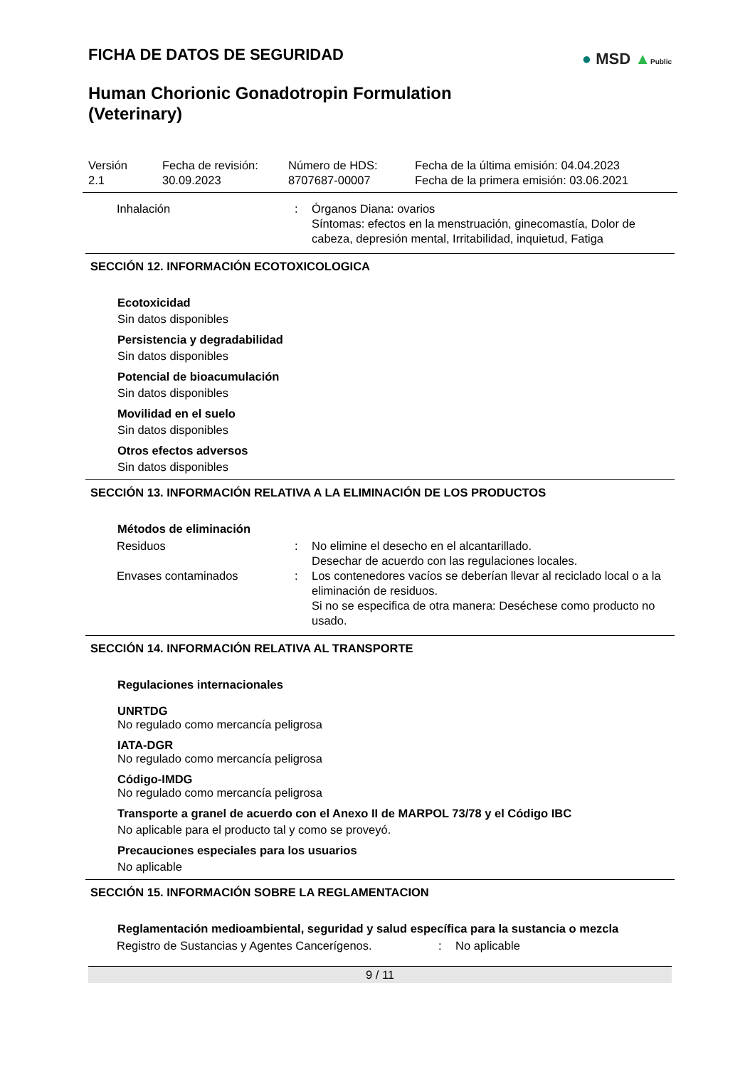● MSD ▲Public
FICHA DE DATOS DE SEGURIDAD
Human Chorionic Gonadotropin Formulation
(Veterinary)
| Versión 2.1 | Fecha de revisión: 30.09.2023 | Número de HDS: 8707687-00007 | Fecha de la última emisión: 04.04.2023 Fecha de la primera emisión: 03.06.2021 |
| Inhalación | : | Órganos Diana: ovarios Síntomas: efectos en la menstruación, ginecomastía, Dolor de cabeza, depresión mental, Irritabilidad, inquietud, Fatiga |
SECCIÓN 12. INFORMACIÓN ECOTOXICOLOGICA
Ecotoxicidad
Sin datos disponibles
Persistencia y degradabilidad
Sin datos disponibles
Potencial de bioacumulación
Sin datos disponibles
Movilidad en el suelo
Sin datos disponibles
Otros efectos adversos
Sin datos disponibles
SECCIÓN 13. INFORMACIÓN RELATIVA A LA ELIMINACIÓN DE LOS PRODUCTOS
Métodos de eliminación
| Residuos | : | No elimine el desecho en el alcantarillado. Desechar de acuerdo con las regulaciones locales. |
| Envases contaminados | : | Los contenedores vacíos se deberían llevar al reciclado local o a la eliminación de residuos. Si no se especifica de otra manera: Deséchese como producto no usado. |
SECCIÓN 14. INFORMACIÓN RELATIVA AL TRANSPORTE
Regulaciones internacionales
UNRTDG
No regulado como mercancía peligrosa
IATA-DGR
No regulado como mercancía peligrosa
Código-IMDG
No regulado como mercancía peligrosa
Transporte a granel de acuerdo con el Anexo II de MARPOL 73/78 y el Código IBC
No aplicable para el producto tal y como se proveyó.
Precauciones especiales para los usuarios
No aplicable
SECCIÓN 15. INFORMACIÓN SOBRE LA REGLAMENTACION
Reglamentación medioambiental, seguridad y salud específica para la sustancia o mezcla
| Registro de Sustancias y Agentes Cancerígenos. | : | No aplicable |
9 / 11